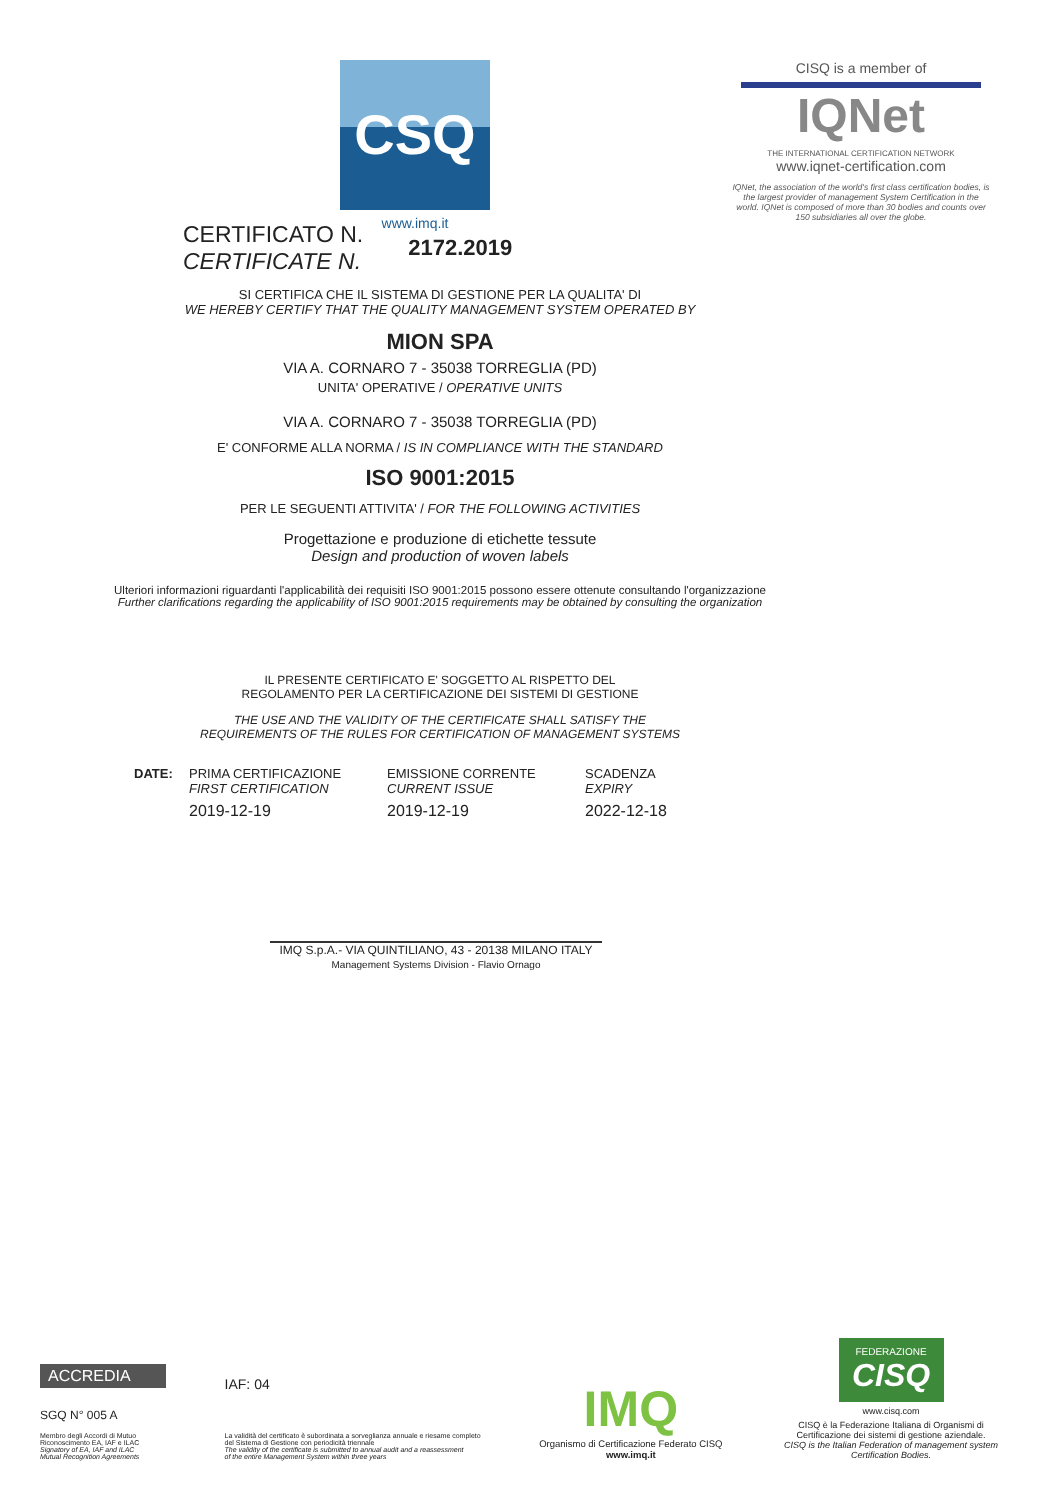CSQ
www.imq.it
CISQ is a member of
IQNet
THE INTERNATIONAL CERTIFICATION NETWORK
www.iqnet-certification.com
IQNet, the association of the world's first class certification bodies, is the largest provider of management System Certification in the world. IQNet is composed of more than 30 bodies and counts over 150 subsidiaries all over the globe.
CERTIFICATO N.
CERTIFICATE N.
2172.2019
SI CERTIFICA CHE IL SISTEMA DI GESTIONE PER LA QUALITA' DI
WE HEREBY CERTIFY THAT THE QUALITY MANAGEMENT SYSTEM OPERATED BY
MION SPA
VIA A. CORNARO 7 - 35038 TORREGLIA (PD)
UNITA' OPERATIVE / OPERATIVE UNITS
VIA A. CORNARO 7 - 35038 TORREGLIA (PD)
E' CONFORME ALLA NORMA / IS IN COMPLIANCE WITH THE STANDARD
ISO 9001:2015
PER LE SEGUENTI ATTIVITA' / FOR THE FOLLOWING ACTIVITIES
Progettazione e produzione di etichette tessute
Design and production of woven labels
Ulteriori informazioni riguardanti l'applicabilità dei requisiti ISO 9001:2015 possono essere ottenute consultando l'organizzazione
Further clarifications regarding the applicability of ISO 9001:2015 requirements may be obtained by consulting the organization
IL PRESENTE CERTIFICATO E' SOGGETTO AL RISPETTO DEL
REGOLAMENTO PER LA CERTIFICAZIONE DEI SISTEMI DI GESTIONE
THE USE AND THE VALIDITY OF THE CERTIFICATE SHALL SATISFY THE
REQUIREMENTS OF THE RULES FOR CERTIFICATION OF MANAGEMENT SYSTEMS
DATE: PRIMA CERTIFICAZIONE
FIRST CERTIFICATION
2019-12-19
EMISSIONE CORRENTE
CURRENT ISSUE
2019-12-19
SCADENZA
EXPIRY
2022-12-18
IMQ S.p.A.- VIA QUINTILIANO, 43 - 20138 MILANO ITALY
Management Systems Division - Flavio Ornago
ACCREDIA
SGQ N° 005 A
Membro degli Accordi di Mutuo
Riconoscimento EA, IAF e ILAC
Signatory of EA, IAF and ILAC
Mutual Recognition Agreements
IAF: 04
La validità del certificato è subordinata a sorveglianza annuale e riesame completo
del Sistema di Gestione con periodicità triennale
The validity of the certificate is submitted to annual audit and a reassessment
of the entire Management System within three years
IMQ
Organismo di Certificazione Federato CISQ
www.imq.it
FEDERAZIONE
CISQ
www.cisq.com
CISQ è la Federazione Italiana di Organismi di Certificazione dei sistemi di gestione aziendale.
CISQ is the Italian Federation of management system Certification Bodies.